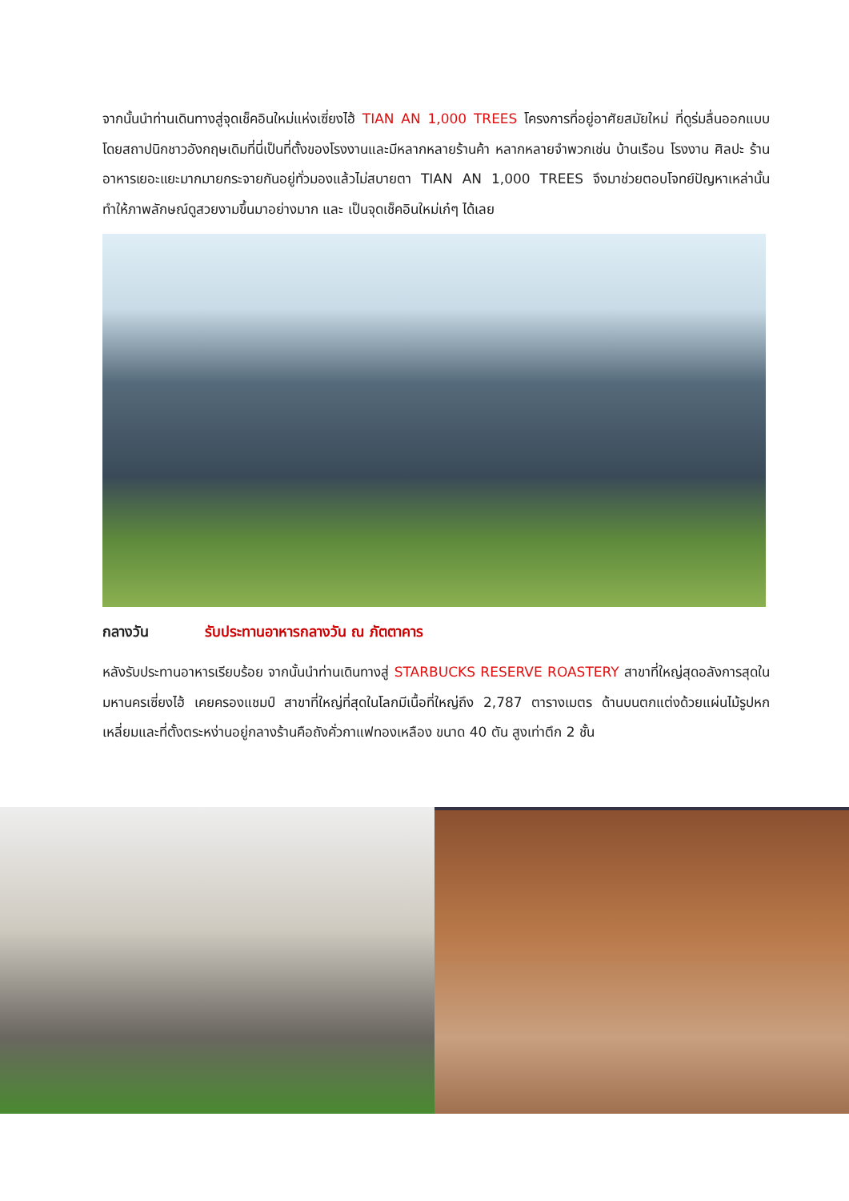จากนั้นนำท่านเดินทางสู่จุดเช็คอินใหม่แห่งเซี่ยงไฮ้ TIAN AN 1,000 TREES โครงการที่อยู่อาศัยสมัยใหม่ ที่ดูร่มลื่นออกแบบโดยสถาปนิกชาวอังกฤษเดิมที่นี่เป็นที่ตั้งของโรงงานและมีหลากหลายร้านค้า หลากหลายจำพวกเช่น บ้านเรือน โรงงาน ศิลปะ ร้านอาหารเยอะแยะมากมายกระจายกันอยู่ทั่วมองแล้วไม่สบายตา TIAN AN 1,000 TREES จึงมาช่วยตอบโจทย์ปัญหาเหล่านั้น ทำให้ภาพลักษณ์ดูสวยงามขึ้นมาอย่างมาก และ เป็นจุดเช็คอินใหม่เก๋ๆ ได้เลย
กลางวัน รับประทานอาหารกลางวัน ณ ภัตตาคาร
หลังรับประทานอาหารเรียบร้อย จากนั้นนำท่านเดินทางสู่ STARBUCKS RESERVE ROASTERY สาขาที่ใหญ่สุดอลังการสุดในมหานครเซี่ยงไฮ้ เคยครองแชมป์ สาขาที่ใหญ่ที่สุดในโลกมีเนื้อที่ใหญ่ถึง 2,787 ตารางเมตร ด้านบนตกแต่งด้วยแผ่นไม้รูปหกเหลี่ยมและที่ตั้งตระหง่านอยู่กลางร้านคือถังคั่วกาแฟทองเหลือง ขนาด 40 ตัน สูงเท่าตึก 2 ชั้น